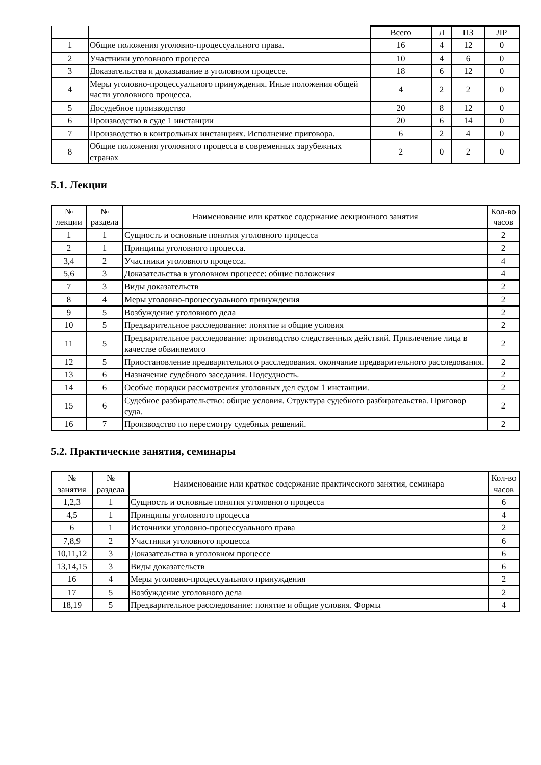| | | Всего | Л | ПЗ | ЛР |
| --- | --- | --- | --- | --- | --- |
| 1 | Общие положения уголовно-процессуального права. | 16 | 4 | 12 | 0 |
| 2 | Участники уголовного процесса | 10 | 4 | 6 | 0 |
| 3 | Доказательства и доказывание в уголовном процессе. | 18 | 6 | 12 | 0 |
| 4 | Меры уголовно-процессуального принуждения. Иные положения общей части уголовного процесса. | 4 | 2 | 2 | 0 |
| 5 | Досудебное производство | 20 | 8 | 12 | 0 |
| 6 | Производство в суде 1 инстанции | 20 | 6 | 14 | 0 |
| 7 | Производство в контрольных инстанциях. Исполнение приговора. | 6 | 2 | 4 | 0 |
| 8 | Общие положения уголовного процесса в современных зарубежных странах | 2 | 0 | 2 | 0 |
5.1. Лекции
| № лекции | № раздела | Наименование или краткое содержание лекционного занятия | Кол-во часов |
| --- | --- | --- | --- |
| 1 | 1 | Сущность и основные понятия уголовного процесса | 2 |
| 2 | 1 | Принципы уголовного процесса. | 2 |
| 3,4 | 2 | Участники уголовного процесса. | 4 |
| 5,6 | 3 | Доказательства в уголовном процессе: общие положения | 4 |
| 7 | 3 | Виды доказательств | 2 |
| 8 | 4 | Меры уголовно-процессуального принуждения | 2 |
| 9 | 5 | Возбуждение уголовного дела | 2 |
| 10 | 5 | Предварительное расследование: понятие и общие условия | 2 |
| 11 | 5 | Предварительное расследование: производство следственных действий. Привлечение лица в качестве обвиняемого | 2 |
| 12 | 5 | Приостановление предварительного расследования. окончание предварительного расследования. | 2 |
| 13 | 6 | Назначение судебного заседания. Подсудность. | 2 |
| 14 | 6 | Особые порядки рассмотрения уголовных дел судом 1 инстанции. | 2 |
| 15 | 6 | Судебное разбирательство: общие условия. Структура судебного разбирательства. Приговор суда. | 2 |
| 16 | 7 | Производство по пересмотру судебных решений. | 2 |
5.2. Практические занятия, семинары
| № занятия | № раздела | Наименование или краткое содержание практического занятия, семинара | Кол-во часов |
| --- | --- | --- | --- |
| 1,2,3 | 1 | Сущность и основные понятия уголовного процесса | 6 |
| 4,5 | 1 | Принципы уголовного процесса | 4 |
| 6 | 1 | Источники уголовно-процессуального права | 2 |
| 7,8,9 | 2 | Участники уголовного процесса | 6 |
| 10,11,12 | 3 | Доказательства в уголовном процессе | 6 |
| 13,14,15 | 3 | Виды доказательств | 6 |
| 16 | 4 | Меры уголовно-процессуального принуждения | 2 |
| 17 | 5 | Возбуждение уголовного дела | 2 |
| 18,19 | 5 | Предварительное расследование: понятие и общие условия. Формы | 4 |